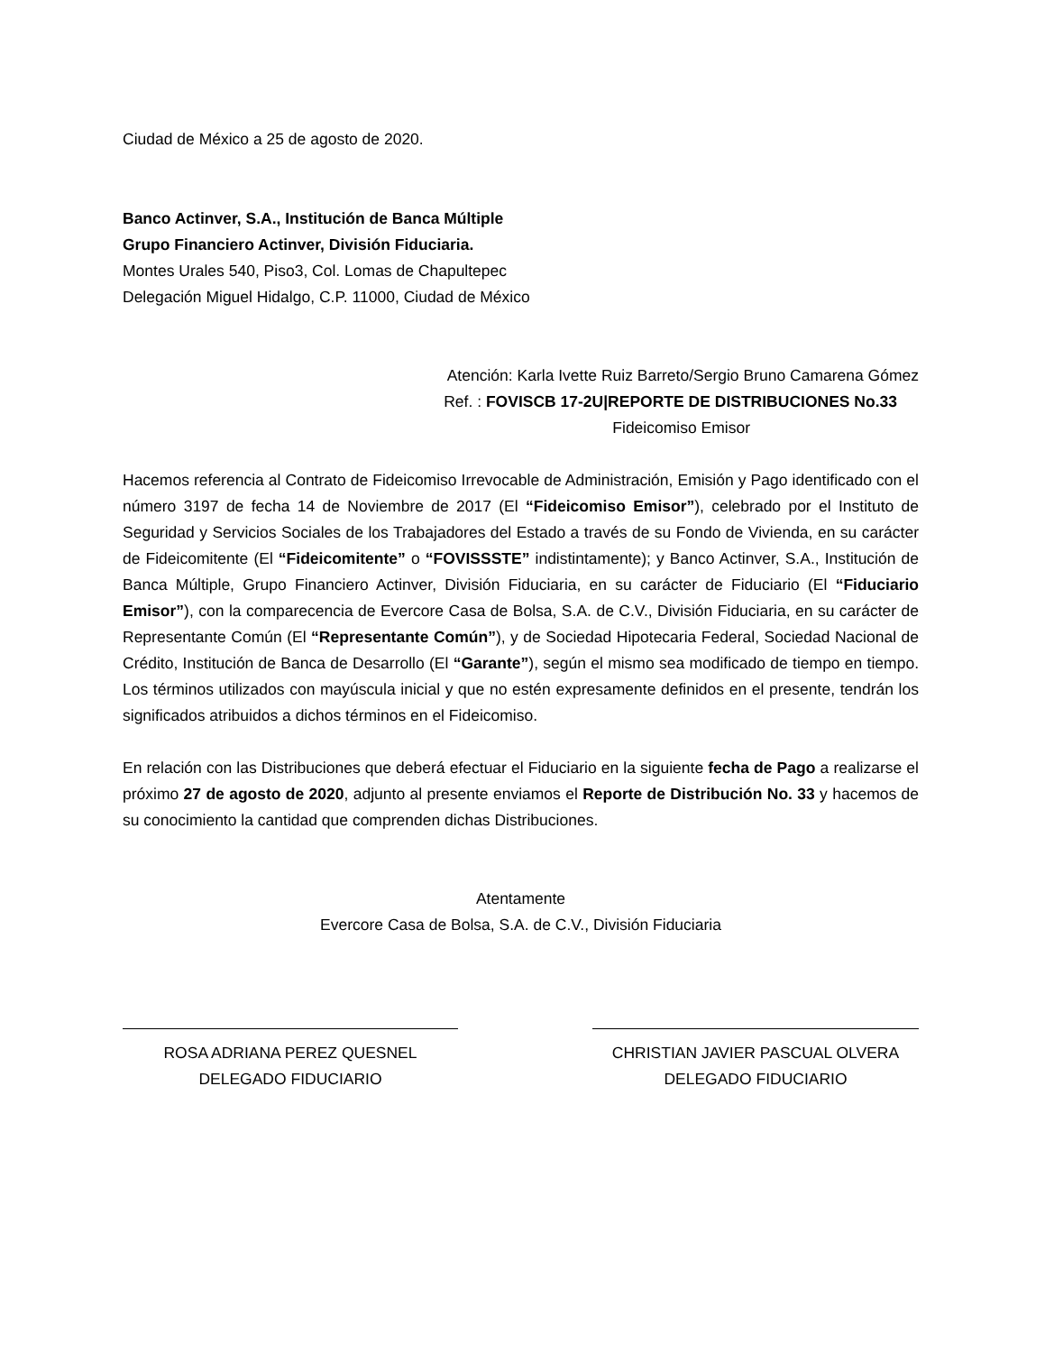Ciudad de México a 25 de agosto de 2020.
Banco Actinver, S.A., Institución de Banca Múltiple
Grupo Financiero Actinver, División Fiduciaria.
Montes Urales 540, Piso3, Col. Lomas de Chapultepec
Delegación Miguel Hidalgo, C.P. 11000, Ciudad de México
Atención: Karla Ivette Ruiz Barreto/Sergio Bruno Camarena Gómez
Ref. : FOVISCB 17-2U|REPORTE DE DISTRIBUCIONES No.33
Fideicomiso Emisor
Hacemos referencia al Contrato de Fideicomiso Irrevocable de Administración, Emisión y Pago identificado con el número 3197 de fecha 14 de Noviembre de 2017 (El “Fideicomiso Emisor”), celebrado por el Instituto de Seguridad y Servicios Sociales de los Trabajadores del Estado a través de su Fondo de Vivienda, en su carácter de Fideicomitente (El “Fideicomitente” o “FOVISSSTE” indistintamente); y Banco Actinver, S.A., Institución de Banca Múltiple, Grupo Financiero Actinver, División Fiduciaria, en su carácter de Fiduciario (El “Fiduciario Emisor”), con la comparecencia de Evercore Casa de Bolsa, S.A. de C.V., División Fiduciaria, en su carácter de Representante Común (El “Representante Común”), y de Sociedad Hipotecaria Federal, Sociedad Nacional de Crédito, Institución de Banca de Desarrollo (El “Garante”), según el mismo sea modificado de tiempo en tiempo. Los términos utilizados con mayúscula inicial y que no estén expresamente definidos en el presente, tendrán los significados atribuidos a dichos términos en el Fideicomiso.
En relación con las Distribuciones que deberá efectuar el Fiduciario en la siguiente fecha de Pago a realizarse el próximo 27 de agosto de 2020, adjunto al presente enviamos el Reporte de Distribución No. 33 y hacemos de su conocimiento la cantidad que comprenden dichas Distribuciones.
Atentamente
Evercore Casa de Bolsa, S.A. de C.V., División Fiduciaria
ROSA ADRIANA PEREZ QUESNEL
DELEGADO FIDUCIARIO
CHRISTIAN JAVIER PASCUAL OLVERA
DELEGADO FIDUCIARIO